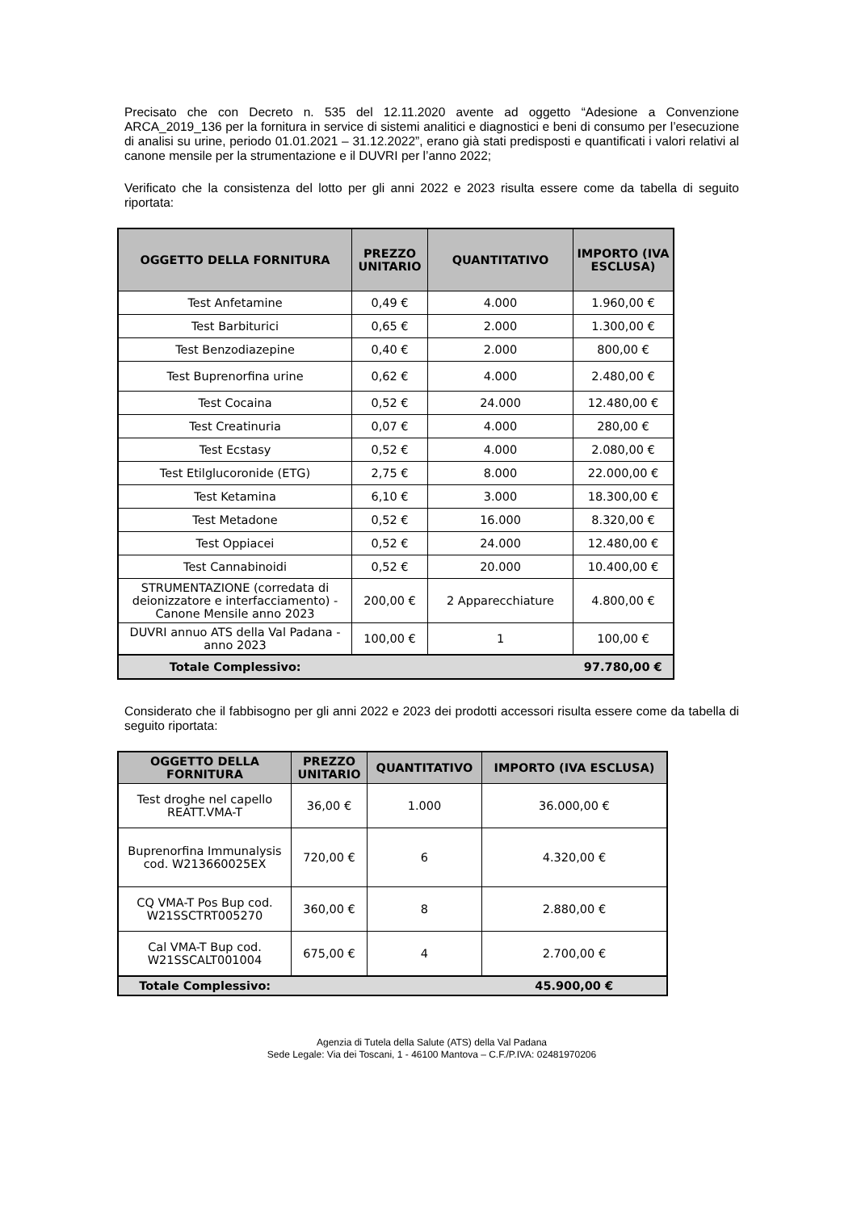Precisato che con Decreto n. 535 del 12.11.2020 avente ad oggetto “Adesione a Convenzione ARCA_2019_136 per la fornitura in service di sistemi analitici e diagnostici e beni di consumo per l’esecuzione di analisi su urine, periodo 01.01.2021 – 31.12.2022”, erano già stati predisposti e quantificati i valori relativi al canone mensile per la strumentazione e il DUVRI per l’anno 2022;
Verificato che la consistenza del lotto per gli anni 2022 e 2023 risulta essere come da tabella di seguito riportata:
| OGGETTO DELLA FORNITURA | PREZZO UNITARIO | QUANTITATIVO | IMPORTO (IVA ESCLUSA) |
| --- | --- | --- | --- |
| Test Anfetamine | 0,49 € | 4.000 | 1.960,00 € |
| Test Barbiturici | 0,65 € | 2.000 | 1.300,00 € |
| Test Benzodiazepine | 0,40 € | 2.000 | 800,00 € |
| Test Buprenorfina urine | 0,62 € | 4.000 | 2.480,00 € |
| Test Cocaina | 0,52 € | 24.000 | 12.480,00 € |
| Test Creatinuria | 0,07 € | 4.000 | 280,00 € |
| Test Ecstasy | 0,52 € | 4.000 | 2.080,00 € |
| Test Etilglucoronide (ETG) | 2,75 € | 8.000 | 22.000,00 € |
| Test Ketamina | 6,10 € | 3.000 | 18.300,00 € |
| Test Metadone | 0,52 € | 16.000 | 8.320,00 € |
| Test Oppiacei | 0,52 € | 24.000 | 12.480,00 € |
| Test Cannabinoidi | 0,52 € | 20.000 | 10.400,00 € |
| STRUMENTAZIONE (corredata di deionizzatore e interfacciamento) - Canone Mensile anno 2023 | 200,00 € | 2 Apparecchiature | 4.800,00 € |
| DUVRI annuo ATS della Val Padana - anno 2023 | 100,00 € | 1 | 100,00 € |
| Totale Complessivo: | | | 97.780,00 € |
Considerato che il fabbisogno per gli anni 2022 e 2023 dei prodotti accessori risulta essere come da tabella di seguito riportata:
| OGGETTO DELLA FORNITURA | PREZZO UNITARIO | QUANTITATIVO | IMPORTO (IVA ESCLUSA) |
| --- | --- | --- | --- |
| Test droghe nel capello REATT.VMA-T | 36,00 € | 1.000 | 36.000,00 € |
| Buprenorfina Immunalysis cod. W213660025EX | 720,00 € | 6 | 4.320,00 € |
| CQ VMA-T Pos Bup cod. W21SSCTRT005270 | 360,00 € | 8 | 2.880,00 € |
| Cal VMA-T Bup cod. W21SSCALT001004 | 675,00 € | 4 | 2.700,00 € |
| Totale Complessivo: | | | 45.900,00 € |
Agenzia di Tutela della Salute (ATS) della Val Padana
Sede Legale: Via dei Toscani, 1 - 46100 Mantova – C.F./P.IVA: 02481970206